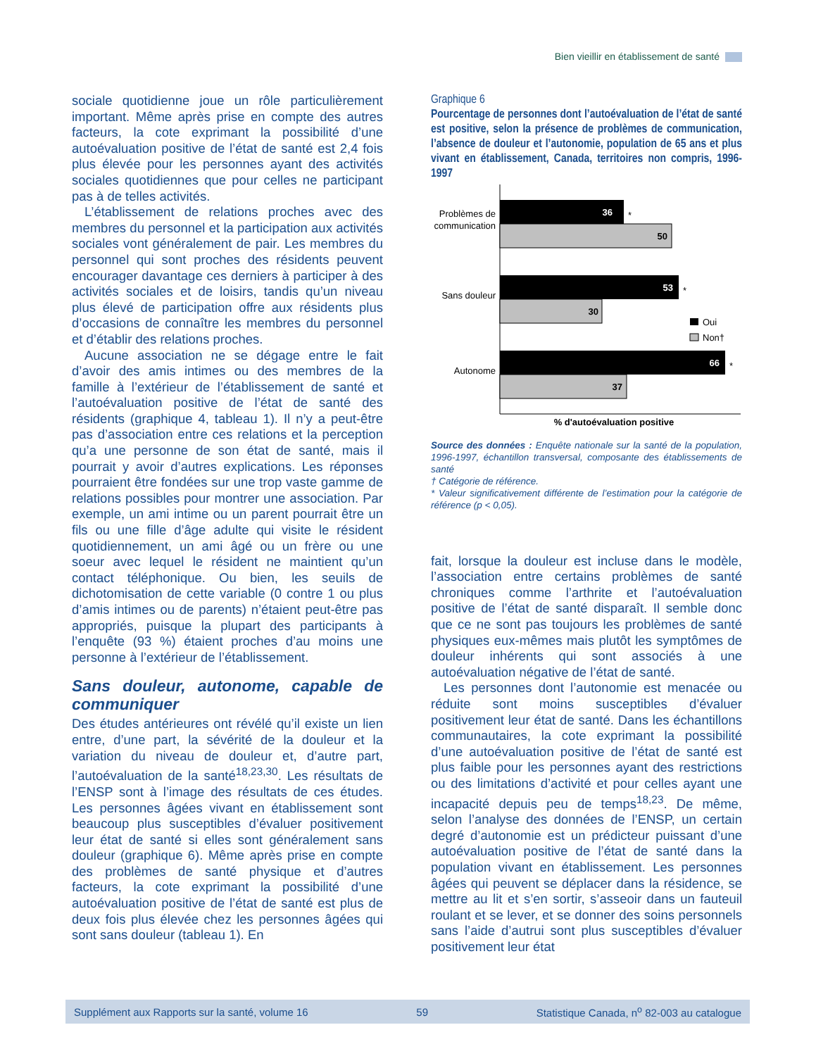Bien vieillir en établissement de santé
sociale quotidienne joue un rôle particulièrement important. Même après prise en compte des autres facteurs, la cote exprimant la possibilité d’une autoévaluation positive de l’état de santé est 2,4 fois plus élevée pour les personnes ayant des activités sociales quotidiennes que pour celles ne participant pas à de telles activités.
L’établissement de relations proches avec des membres du personnel et la participation aux activités sociales vont généralement de pair. Les membres du personnel qui sont proches des résidents peuvent encourager davantage ces derniers à participer à des activités sociales et de loisirs, tandis qu’un niveau plus élevé de participation offre aux résidents plus d’occasions de connaître les membres du personnel et d’établir des relations proches.
Aucune association ne se dégage entre le fait d’avoir des amis intimes ou des membres de la famille à l’extérieur de l’établissement de santé et l’autoévaluation positive de l’état de santé des résidents (graphique 4, tableau 1). Il n’y a peut-être pas d’association entre ces relations et la perception qu’a une personne de son état de santé, mais il pourrait y avoir d’autres explications. Les réponses pourraient être fondées sur une trop vaste gamme de relations possibles pour montrer une association. Par exemple, un ami intime ou un parent pourrait être un fils ou une fille d’âge adulte qui visite le résident quotidiennement, un ami âgé ou un frère ou une soeur avec lequel le résident ne maintient qu’un contact téléphonique. Ou bien, les seuils de dichotomisation de cette variable (0 contre 1 ou plus d’amis intimes ou de parents) n’étaient peut-être pas appropriés, puisque la plupart des participants à l’enquête (93 %) étaient proches d’au moins une personne à l’extérieur de l’établissement.
Sans douleur, autonome, capable de communiquer
Des études antérieures ont révélé qu’il existe un lien entre, d’une part, la sévérité de la douleur et la variation du niveau de douleur et, d’autre part, l’autoévaluation de la santé<sup>18,23,30</sup>. Les résultats de l’ENSP sont à l’image des résultats de ces études. Les personnes âgées vivant en établissement sont beaucoup plus susceptibles d’évaluer positivement leur état de santé si elles sont généralement sans douleur (graphique 6). Même après prise en compte des problèmes de santé physique et d’autres facteurs, la cote exprimant la possibilité d’une autoévaluation positive de l’état de santé est plus de deux fois plus élevée chez les personnes âgées qui sont sans douleur (tableau 1). En
Graphique 6
Pourcentage de personnes dont l’autoévaluation de l’état de santé est positive, selon la présence de problèmes de communication, l’absence de douleur et l’autonomie, population de 65 ans et plus vivant en établissement, Canada, territoires non compris, 1996-1997
36
*
50
Problèmes de
communication
53
*
30
Sans douleur
Oui
Non†
66
*
37
Autonome
% d'autoévaluation positive
Source des données : Enquête nationale sur la santé de la population, 1996-1997, échantillon transversal, composante des établissements de santé
† Catégorie de référence.
* Valeur significativement différente de l’estimation pour la catégorie de référence (p < 0,05).
fait, lorsque la douleur est incluse dans le modèle, l’association entre certains problèmes de santé chroniques comme l’arthrite et l’autoévaluation positive de l’état de santé disparaît. Il semble donc que ce ne sont pas toujours les problèmes de santé physiques eux-mêmes mais plutôt les symptômes de douleur inhérents qui sont associés à une autoévaluation négative de l’état de santé.
Les personnes dont l’autonomie est menacée ou réduite sont moins susceptibles d’évaluer positivement leur état de santé. Dans les échantillons communautaires, la cote exprimant la possibilité d’une autoévaluation positive de l’état de santé est plus faible pour les personnes ayant des restrictions ou des limitations d’activité et pour celles ayant une incapacité depuis peu de temps<sup>18,23</sup>. De même, selon l’analyse des données de l’ENSP, un certain degré d’autonomie est un prédicteur puissant d’une autoévaluation positive de l’état de santé dans la population vivant en établissement. Les personnes âgées qui peuvent se déplacer dans la résidence, se mettre au lit et s’en sortir, s’asseoir dans un fauteuil roulant et se lever, et se donner des soins personnels sans l’aide d’autrui sont plus susceptibles d’évaluer positivement leur état
Supplément aux Rapports sur la santé, volume 16 59 Statistique Canada, n<sup>o</sup> 82-003 au catalogue